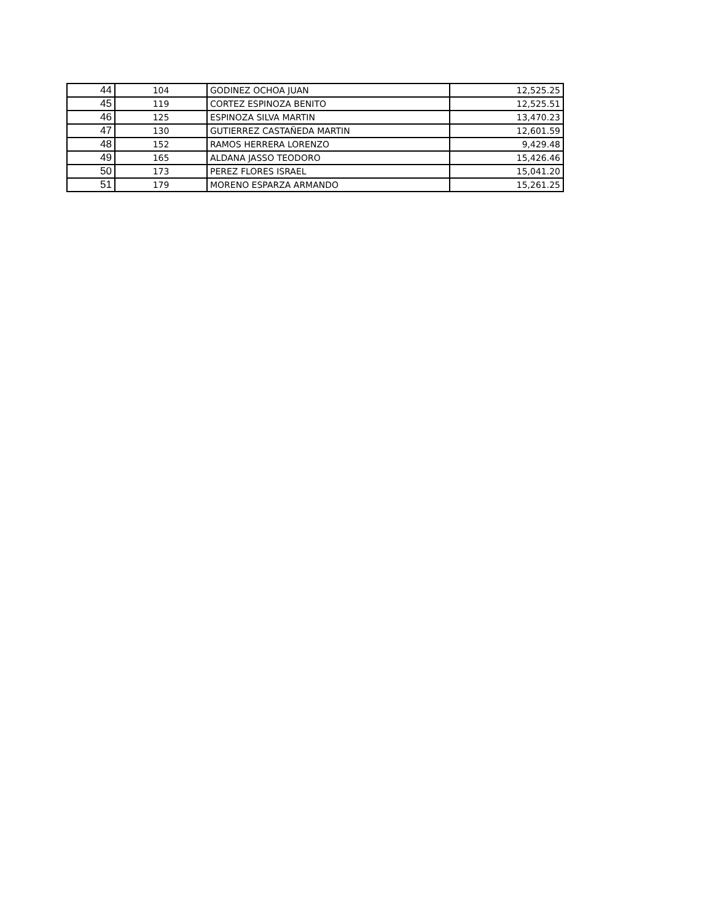| 44 | 104 | GODINEZ OCHOA JUAN | 12,525.25 |
| 45 | 119 | CORTEZ ESPINOZA BENITO | 12,525.51 |
| 46 | 125 | ESPINOZA SILVA MARTIN | 13,470.23 |
| 47 | 130 | GUTIERREZ CASTAÑEDA MARTIN | 12,601.59 |
| 48 | 152 | RAMOS HERRERA LORENZO | 9,429.48 |
| 49 | 165 | ALDANA JASSO TEODORO | 15,426.46 |
| 50 | 173 | PEREZ FLORES ISRAEL | 15,041.20 |
| 51 | 179 | MORENO ESPARZA ARMANDO | 15,261.25 |